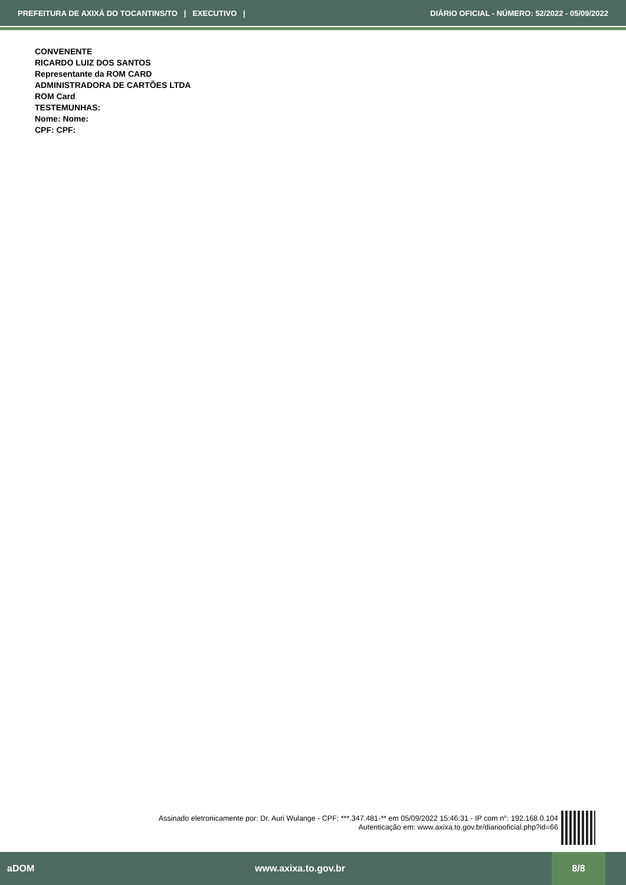PREFEITURA DE AXIXÁ DO TOCANTINS/TO | EXECUTIVO | DIÁRIO OFICIAL - NÚMERO: 52/2022 - 05/09/2022
CONVENENTE
RICARDO LUIZ DOS SANTOS
Representante da ROM CARD
ADMINISTRADORA DE CARTÕES LTDA
ROM Card
TESTEMUNHAS:
Nome: Nome:
CPF: CPF:
Assinado eletronicamente por: Dr. Auri Wulange - CPF: ***.347.481-** em 05/09/2022 15:46:31 - IP com n°: 192.168.0.104
Autenticação em: www.axixa.to.gov.br/diariooficial.php?id=66
aDOM www.axixa.to.gov.br 8/8